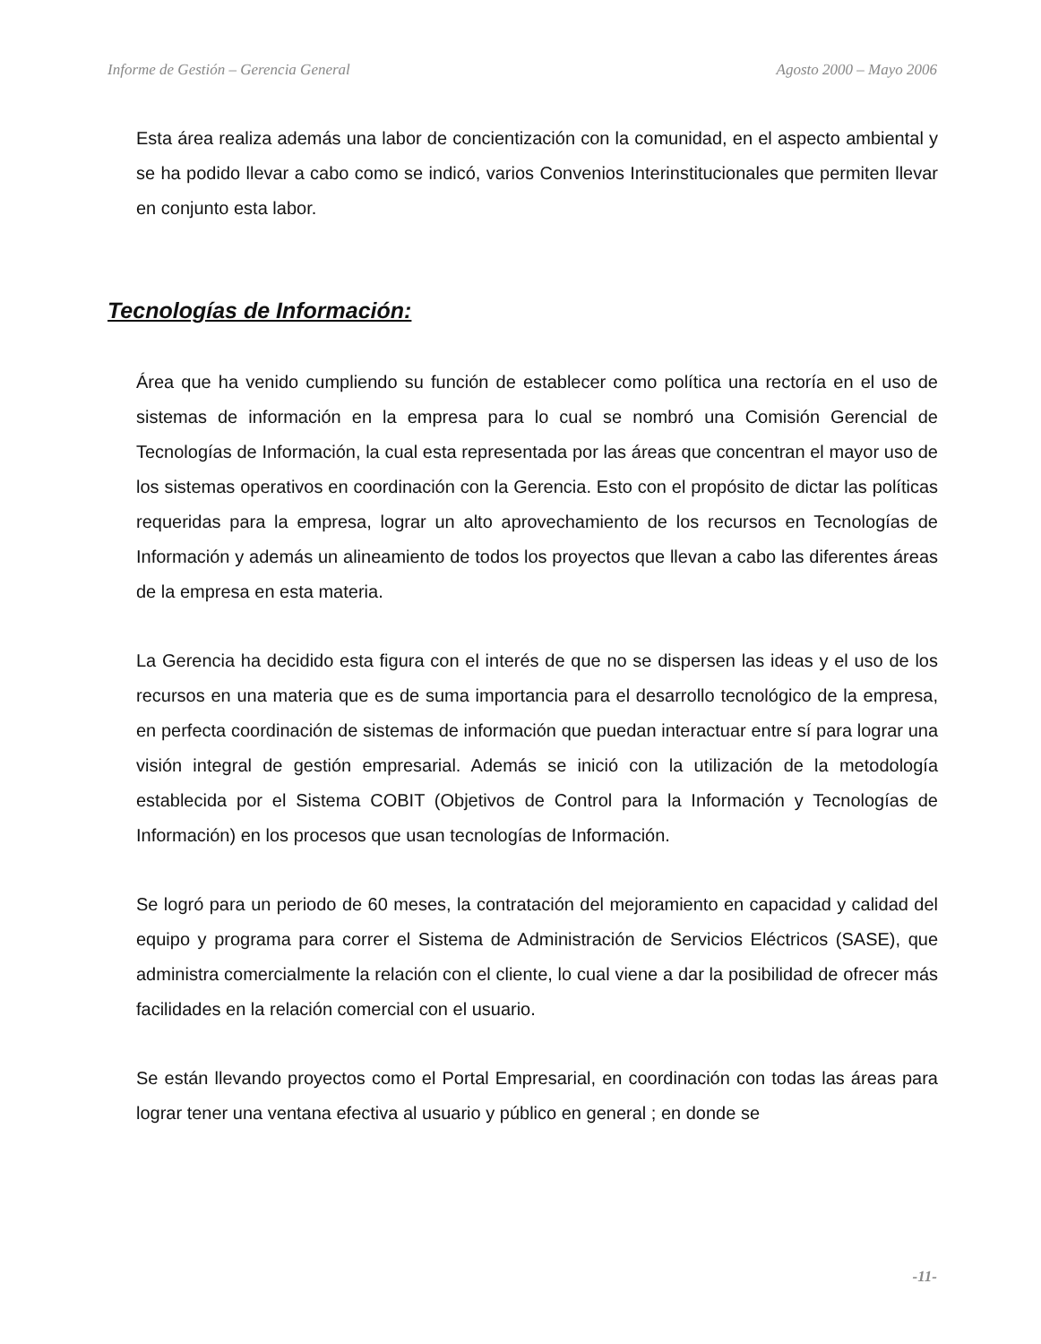Informe de Gestión – Gerencia General Agosto 2000 – Mayo 2006
Esta área realiza además una labor de concientización con la comunidad, en el aspecto ambiental y se ha podido llevar a cabo como se indicó, varios Convenios Interinstitucionales que permiten llevar en conjunto esta labor.
Tecnologías de Información:
Área que ha venido cumpliendo su función de establecer como política una rectoría en el uso de sistemas de información en la empresa para lo cual se nombró una Comisión Gerencial de Tecnologías de Información, la cual esta representada por las áreas que concentran el mayor uso de los sistemas operativos en coordinación con la Gerencia. Esto con el propósito de dictar las políticas requeridas para la empresa, lograr un alto aprovechamiento de los recursos en Tecnologías de Información y además un alineamiento de todos los proyectos que llevan a cabo las diferentes áreas de la empresa en esta materia.
La Gerencia ha decidido esta figura con el interés de que no se dispersen las ideas y el uso de los recursos en una materia que es de suma importancia para el desarrollo tecnológico de la empresa, en perfecta coordinación de sistemas de información que puedan interactuar entre sí para lograr una visión integral de gestión empresarial. Además se inició con la utilización de la metodología establecida por el Sistema COBIT (Objetivos de Control para la Información y Tecnologías de Información) en los procesos que usan tecnologías de Información.
Se logró para un periodo de 60 meses, la contratación del mejoramiento en capacidad y calidad del equipo y programa para correr el Sistema de Administración de Servicios Eléctricos (SASE), que administra comercialmente la relación con el cliente, lo cual viene a dar la posibilidad de ofrecer más facilidades en la relación comercial con el usuario.
Se están llevando proyectos como el Portal Empresarial, en coordinación con todas las áreas para lograr tener una ventana efectiva al usuario y público en general ; en donde se
-11-